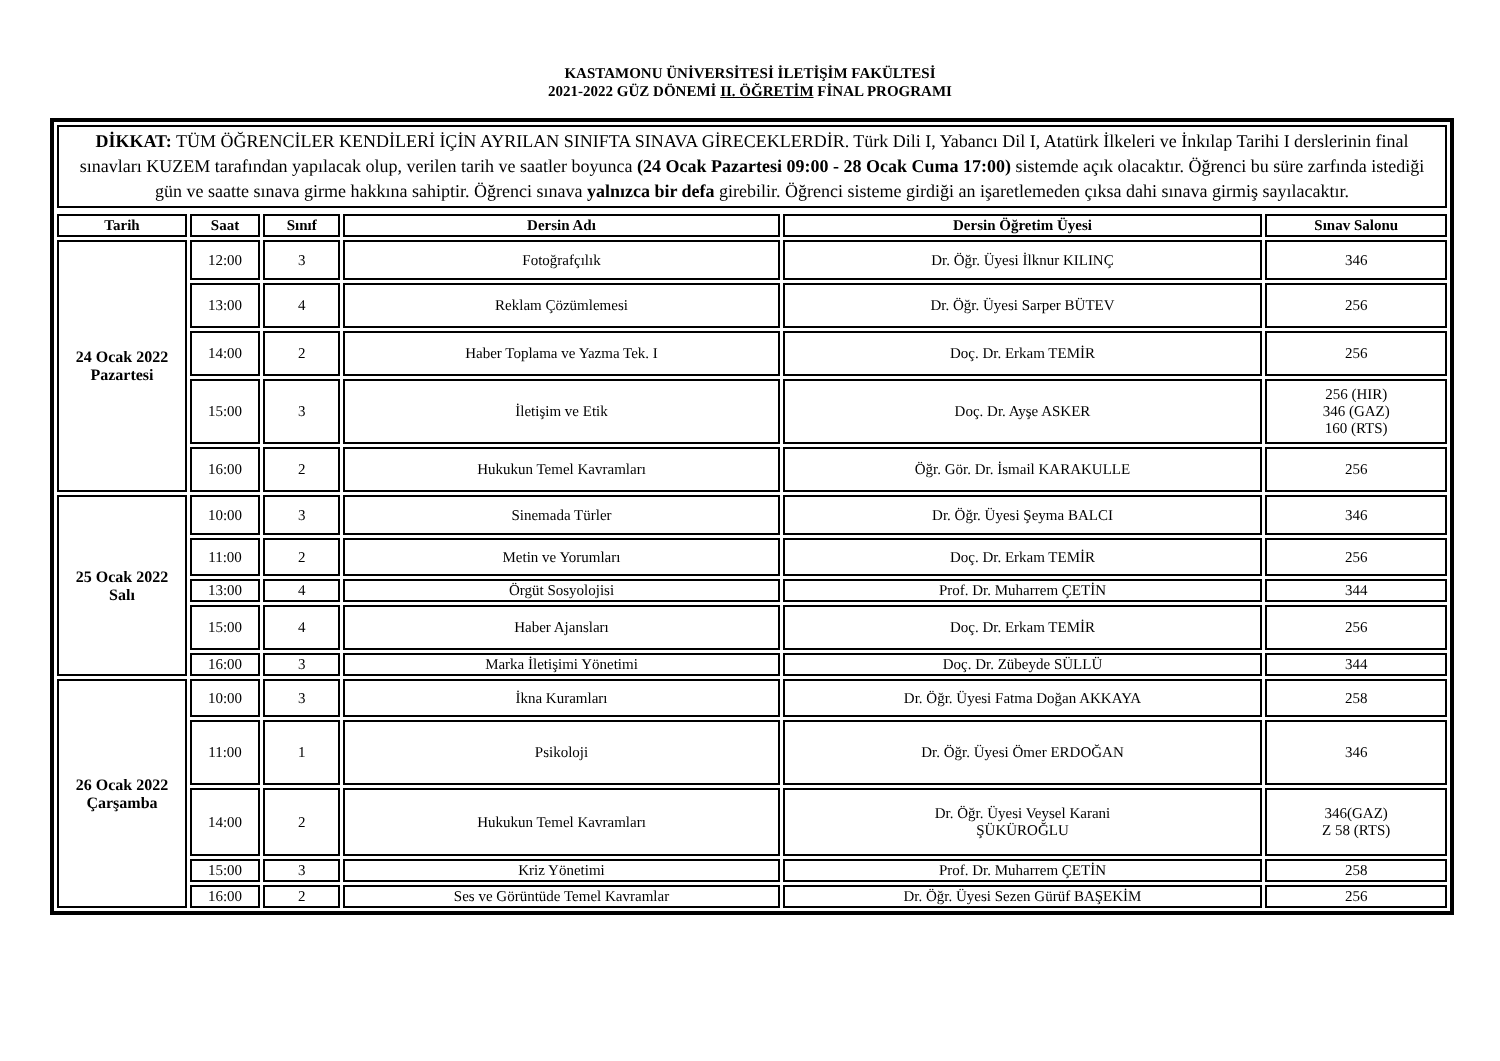KASTAMONU ÜNİVERSİTESİ İLETİŞİM FAKÜLTESİ
2021-2022 GÜZ DÖNEMİ II. ÖĞRETİM FİNAL PROGRAMI
DİKKAT: TÜM ÖĞRENCİLER KENDİLERİ İÇİN AYRILAN SINIFTA SINAVA GİRECEKLERDİR. Türk Dili I, Yabancı Dil I, Atatürk İlkeleri ve İnkılap Tarihi I derslerinin final sınavları KUZEM tarafından yapılacak olup, verilen tarih ve saatler boyunca (24 Ocak Pazartesi 09:00 - 28 Ocak Cuma 17:00) sistemde açık olacaktır. Öğrenci bu süre zarfında istediği gün ve saatte sınava girme hakkına sahiptir. Öğrenci sınava yalnızca bir defa girebilir. Öğrenci sisteme girdiği an işaretlemeden çıksa dahi sınava girmiş sayılacaktır.
| Tarih | Saat | Sınıf | Dersin Adı | Dersin Öğretim Üyesi | Sınav Salonu |
| --- | --- | --- | --- | --- | --- |
| 24 Ocak 2022 Pazartesi | 12:00 | 3 | Fotoğrafçılık | Dr. Öğr. Üyesi İlknur KILINÇ | 346 |
| | 13:00 | 4 | Reklam Çözümlemesi | Dr. Öğr. Üyesi Sarper BÜTEV | 256 |
| | 14:00 | 2 | Haber Toplama ve Yazma Tek. I | Doç. Dr. Erkam TEMİR | 256 |
| | 15:00 | 3 | İletişim ve Etik | Doç. Dr. Ayşe ASKER | 256 (HIR) 346 (GAZ) 160 (RTS) |
| | 16:00 | 2 | Hukukun Temel Kavramları | Öğr. Gör. Dr. İsmail KARAKULLE | 256 |
| 25 Ocak 2022 Salı | 10:00 | 3 | Sinemada Türler | Dr. Öğr. Üyesi Şeyma BALCI | 346 |
| | 11:00 | 2 | Metin ve Yorumları | Doç. Dr. Erkam TEMİR | 256 |
| | 13:00 | 4 | Örgüt Sosyolojisi | Prof. Dr. Muharrem ÇETİN | 344 |
| | 15:00 | 4 | Haber Ajansları | Doç. Dr. Erkam TEMİR | 256 |
| | 16:00 | 3 | Marka İletişimi Yönetimi | Doç. Dr. Zübeyde SÜLLÜ | 344 |
| 26 Ocak 2022 Çarşamba | 10:00 | 3 | İkna Kuramları | Dr. Öğr. Üyesi Fatma Doğan AKKAYA | 258 |
| | 11:00 | 1 | Psikoloji | Dr. Öğr. Üyesi Ömer ERDOĞAN | 346 |
| | 14:00 | 2 | Hukukun Temel Kavramları | Dr. Öğr. Üyesi Veysel Karani ŞÜKÜROĞLU | 346(GAZ) Z 58 (RTS) |
| | 15:00 | 3 | Kriz Yönetimi | Prof. Dr. Muharrem ÇETİN | 258 |
| | 16:00 | 2 | Ses ve Görüntüde Temel Kavramlar | Dr. Öğr. Üyesi Sezen Gürüf BAŞEKİM | 256 |